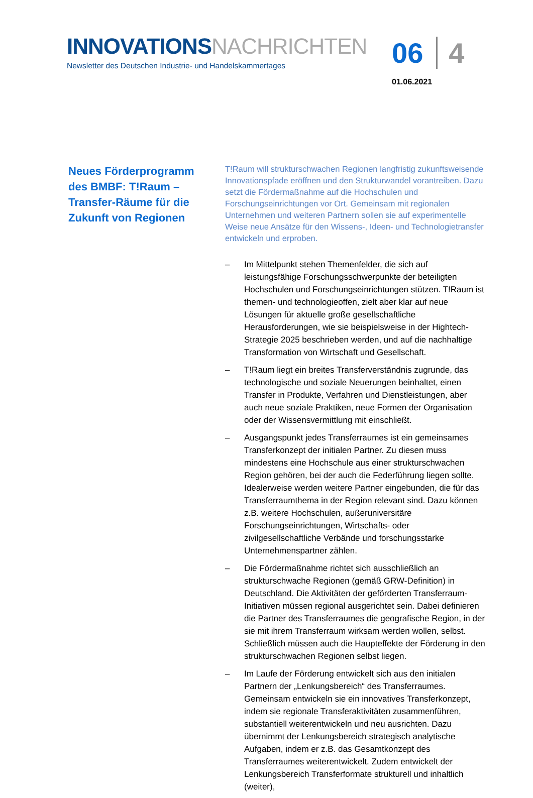INNOVATIONS NACHRICHTEN
Newsletter des Deutschen Industrie- und Handelskammertages
06 4
01.06.2021
Neues Förderprogramm des BMBF: T!Raum – Transfer-Räume für die Zukunft von Regionen
T!Raum will strukturschwachen Regionen langfristig zukunftsweisende Innovationspfade eröffnen und den Strukturwandel vorantreiben. Dazu setzt die Fördermaßnahme auf die Hochschulen und Forschungseinrichtungen vor Ort. Gemeinsam mit regionalen Unternehmen und weiteren Partnern sollen sie auf experimentelle Weise neue Ansätze für den Wissens-, Ideen- und Technologietransfer entwickeln und erproben.
– Im Mittelpunkt stehen Themenfelder, die sich auf leistungsfähige Forschungsschwerpunkte der beteiligten Hochschulen und Forschungseinrichtungen stützen. T!Raum ist themen- und technologieoffen, zielt aber klar auf neue Lösungen für aktuelle große gesellschaftliche Herausforderungen, wie sie beispielsweise in der Hightech-Strategie 2025 beschrieben werden, und auf die nachhaltige Transformation von Wirtschaft und Gesellschaft.
– T!Raum liegt ein breites Transferverständnis zugrunde, das technologische und soziale Neuerungen beinhaltet, einen Transfer in Produkte, Verfahren und Dienstleistungen, aber auch neue soziale Praktiken, neue Formen der Organisation oder der Wissensvermittlung mit einschließt.
– Ausgangspunkt jedes Transferraumes ist ein gemeinsames Transferkonzept der initialen Partner. Zu diesen muss mindestens eine Hochschule aus einer strukturschwachen Region gehören, bei der auch die Federführung liegen sollte. Idealerweise werden weitere Partner eingebunden, die für das Transferraumthema in der Region relevant sind. Dazu können z.B. weitere Hochschulen, außeruniversitäre Forschungseinrichtungen, Wirtschafts- oder zivilgesellschaftliche Verbände und forschungsstarke Unternehmenspartner zählen.
– Die Fördermaßnahme richtet sich ausschließlich an strukturschwache Regionen (gemäß GRW-Definition) in Deutschland. Die Aktivitäten der geförderten Transferraum-Initiativen müssen regional ausgerichtet sein. Dabei definieren die Partner des Transferraumes die geografische Region, in der sie mit ihrem Transferraum wirksam werden wollen, selbst. Schließlich müssen auch die Haupteffekte der Förderung in den strukturschwachen Regionen selbst liegen.
– Im Laufe der Förderung entwickelt sich aus den initialen Partnern der „Lenkungsbereich“ des Transferraumes. Gemeinsam entwickeln sie ein innovatives Transferkonzept, indem sie regionale Transferaktivitäten zusammenführen, substantiell weiterentwickeln und neu ausrichten. Dazu übernimmt der Lenkungsbereich strategisch analytische Aufgaben, indem er z.B. das Gesamtkonzept des Transferraumes weiterentwickelt. Zudem entwickelt der Lenkungsbereich Transferformate strukturell und inhaltlich (weiter),